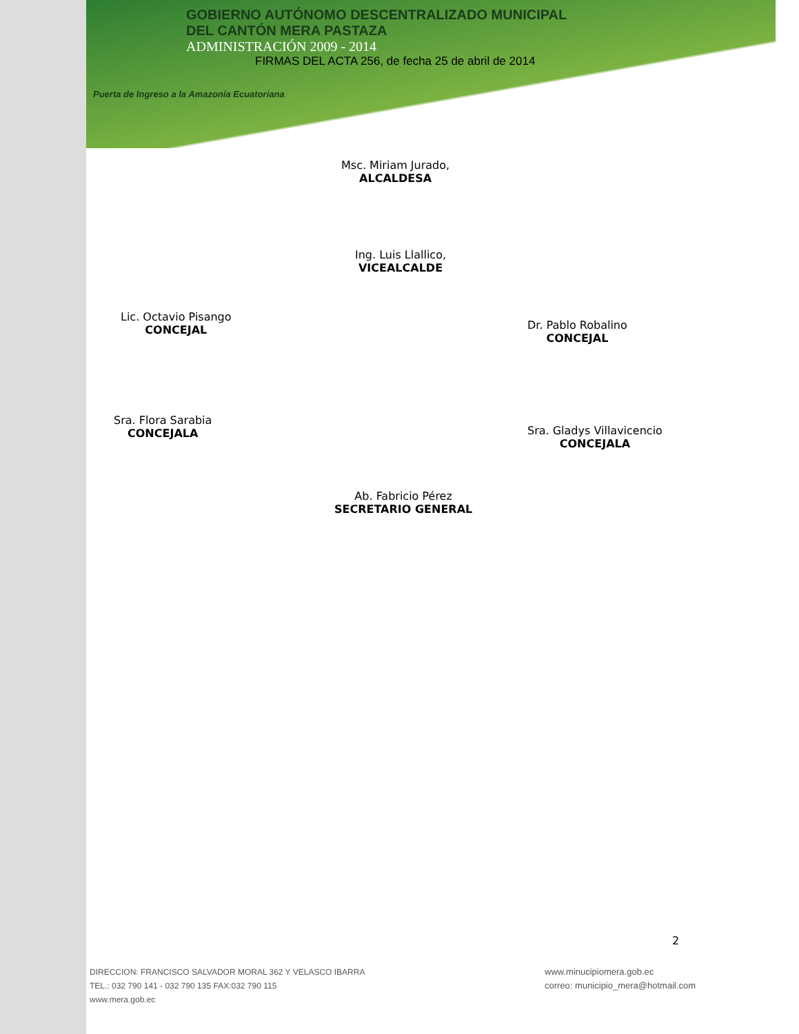GOBIERNO AUTÓNOMO DESCENTRALIZADO MUNICIPAL
DEL CANTÓN MERA PASTAZA
ADMINISTRACIÓN 2009 - 2014
FIRMAS DEL ACTA 256, de fecha 25 de abril de 2014
Puerta de Ingreso a la Amazonía Ecuatoriana
Msc. Miriam Jurado,
ALCALDESA
Ing. Luis Llallico,
VICEALCALDE
Lic. Octavio Pisango
CONCEJAL
Dr. Pablo Robalino
CONCEJAL
Sra. Flora Sarabia
CONCEJALA
Sra. Gladys Villavicencio
CONCEJALA
Ab. Fabricio Pérez
SECRETARIO GENERAL
2
DIRECCION: FRANCISCO SALVADOR MORAL 362 Y VELASCO IBARRA
TEL.: 032 790 141 - 032 790 135 FAX:032 790 115
www.mera.gob.ec
www.minucipiomera.gob.ec
correo: municipio_mera@hotmail.com